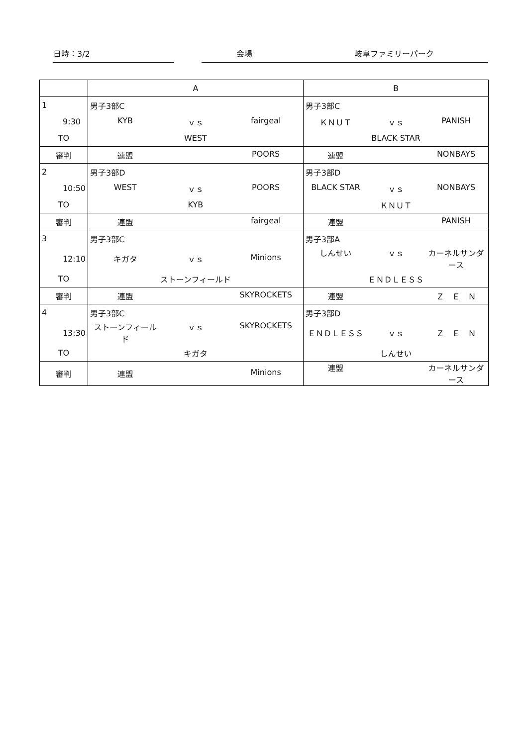日時：3/2 会場 岐阜ファミリーパーク
| | A | B |
| --- | --- | --- |
| 1 | 男子3部C | 男子3部C |
| 9:30 | KYB ｖｓ fairgeal | ＫＮＵＴ ｖｓ PANISH |
| TO | WEST | BLACK STAR |
| 審判 | 連盟 POORS | 連盟 NONBAYS |
| 2 | 男子3部D | 男子3部D |
| 10:50 | WEST ｖｓ POORS | BLACK STAR ｖｓ NONBAYS |
| TO | KYB | ＫＮＵＴ |
| 審判 | 連盟 fairgeal | 連盟 PANISH |
| 3 | 男子3部C | 男子3部A |
| 12:10 | キガタ ｖｓ Minions | しんせい ｖｓ カーネルサンダース |
| TO | ストーンフィールド | ＥＮＤＬＥＳＳ |
| 審判 | 連盟 SKYROCKETS | 連盟 Ｚ Ｅ Ｎ |
| 4 | 男子3部C | 男子3部D |
| 13:30 | ストーンフィールド ｖｓ SKYROCKETS | ＥＮＤＬＥＳＳ ｖｓ Ｚ Ｅ Ｎ |
| TO | キガタ | しんせい |
| 審判 | 連盟 Minions | 連盟 カーネルサンダース |